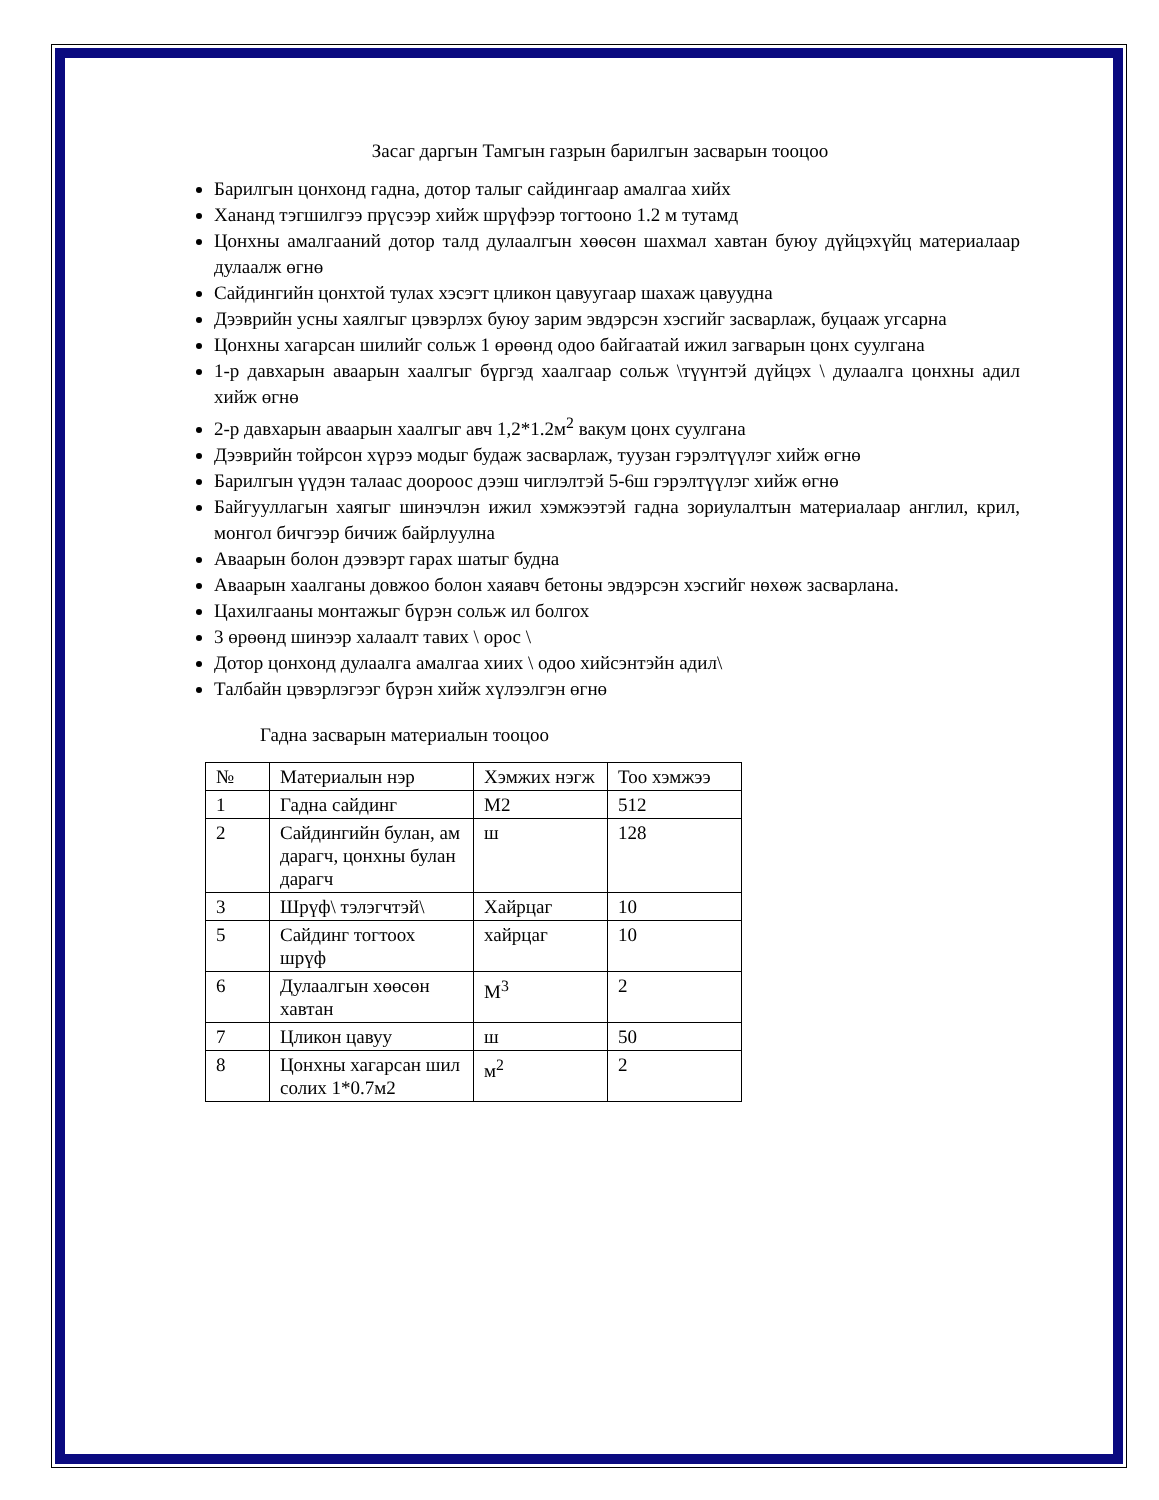Засаг даргын Тамгын газрын барилгын засварын тооцоо
Барилгын цонхонд гадна, дотор талыг сайдингаар амалгаа хийх
Хананд тэгшилгээ прүсээр хийж шрүфээр тогтооно 1.2 м тутамд
Цонхны амалгааний дотор талд дулаалгын хөөсөн шахмал хавтан буюу дүйцэхүйц материалаар дулаалж өгнө
Сайдингийн цонхтой тулах хэсэгт цликон цавуугаар шахаж цавуудна
Дээврийн усны хаялгыг цэвэрлэх буюу зарим эвдэрсэн хэсгийг засварлаж, буцааж угсарна
Цонхны хагарсан шилийг сольж 1 өрөөнд одоо байгаатай ижил загварын цонх суулгана
1-р давхарын аваарын хаалгыг бүргэд хаалгаар сольж \түүнтэй дүйцэх \ дулаалга цонхны адил хийж өгнө
2-р давхарын аваарын хаалгыг авч 1,2*1.2м<sup>2</sup> вакум цонх суулгана
Дээврийн тойрсон хүрээ модыг будаж засварлаж, туузан гэрэлтүүлэг хийж өгнө
Барилгын үүдэн талаас доороос дээш чиглэлтэй 5-6ш гэрэлтүүлэг хийж өгнө
Байгууллагын хаягыг шинэчлэн ижил хэмжээтэй гадна зориулалтын материалаар англил, крил, монгол бичгээр бичиж байрлуулна
Аваарын болон дээвэрт гарах шатыг будна
Аваарын хаалганы довжоо болон хаяавч бетоны эвдэрсэн хэсгийг нөхөж засварлана.
Цахилгааны монтажыг бүрэн сольж ил болгох
3 өрөөнд шинээр халаалт тавих \ орос \
Дотор цонхонд дулаалга амалгаа хиих \ одоо хийсэнтэйн адил\
Талбайн цэвэрлэгээг бүрэн хийж хүлээлгэн өгнө
Гадна засварын материалын тооцоо
| № | Материалын нэр | Хэмжих нэгж | Тоо хэмжээ |
| 1 | Гадна сайдинг | М2 | 512 |
| 2 | Сайдингийн булан, ам дарагч, цонхны булан дарагч | ш | 128 |
| 3 | Шрүф\ тэлэгчтэй\ | Хайрцаг | 10 |
| 5 | Сайдинг тогтоох шрүф | хайрцаг | 10 |
| 6 | Дулаалгын хөөсөн хавтан | М<sup>3</sup> | 2 |
| 7 | Цликон цавуу | ш | 50 |
| 8 | Цонхны хагарсан шил солих 1*0.7м2 | м<sup>2</sup> | 2 |